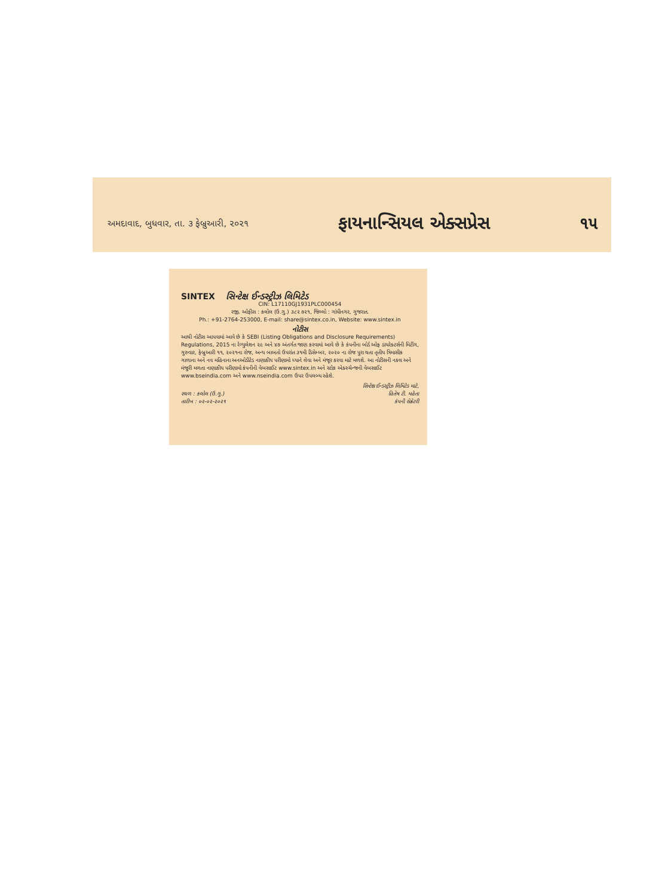અમદાવાદ, બુધવાર, તા. ૩ ફેબ્રુઆરી, ૨૦૨૧ ફાયનાન્સિયલ એક્સપ્રેસ ૧૫
SINTEX સિન્ટેક્ષ ઈન્ડસ્ટ્રીઝ લિમિટેડ
CIN: L17110GJ1931PLC000454
રજી. ઓફીસ : કલોલ (ઉ.ગુ.) ૩૮૨ ૭૨૧, જિલ્લો : ગાંધીનગર, ગુજરાત.
Ph.: +91-2764-253000, E-mail: share@sintex.co.in, Website: www.sintex.in
નોટીસ
આથી નોટીસ આપવામાં આવે છે કે SEBI (Listing Obligations and Disclosure Requirements) Regulations, 2015 ના રેગ્યુલેશન ૨૯ અને ૪૭ અંતર્ગત જાણ કરવામાં આવે છે કે કંપનીના બોર્ડ ઓફ ડાયરેક્ટર્સની મિટીંગ, ગુરુવાર, ફેબ્રુઆરી ૧૧, ૨૦૨૧ના રોજ, અન્ય બાબતો ઉપરાંત ૩૧મી ડિસેમ્બર, ૨૦૨૦ ના રોજ પુરા થતા તૃતીય ત્રિમાસીક ગાળાના અને નવ મહિનાના અનઓડીટેડ નાણાકીય પરીણામો ધ્યાને લેવા અને મંજૂર કરવા માટે મળશે. આ નોટીસની નકલ અને મંજુરી મળતા નાણાકીય પરીણામો કંપનીની વેબસાઈટ www.sintex.in અને સ્ટોક એક્સ્ચેન્જની વેબસાઈટ www.bseindia.com અને www.nseindia.com ઉપર ઉપલબ્ધ રહેશે.
સ્થળ : કલોલ (ઉ.ગુ.)
તારીખ : ૦૨-૦૨-૨૦૨૧
સિન્ટેક્ષ ઈન્ડસ્ટ્રીઝ લિમિટેડ માટે,
હિતેષ ટી. મહેતા
કંપની સેક્રેટરી